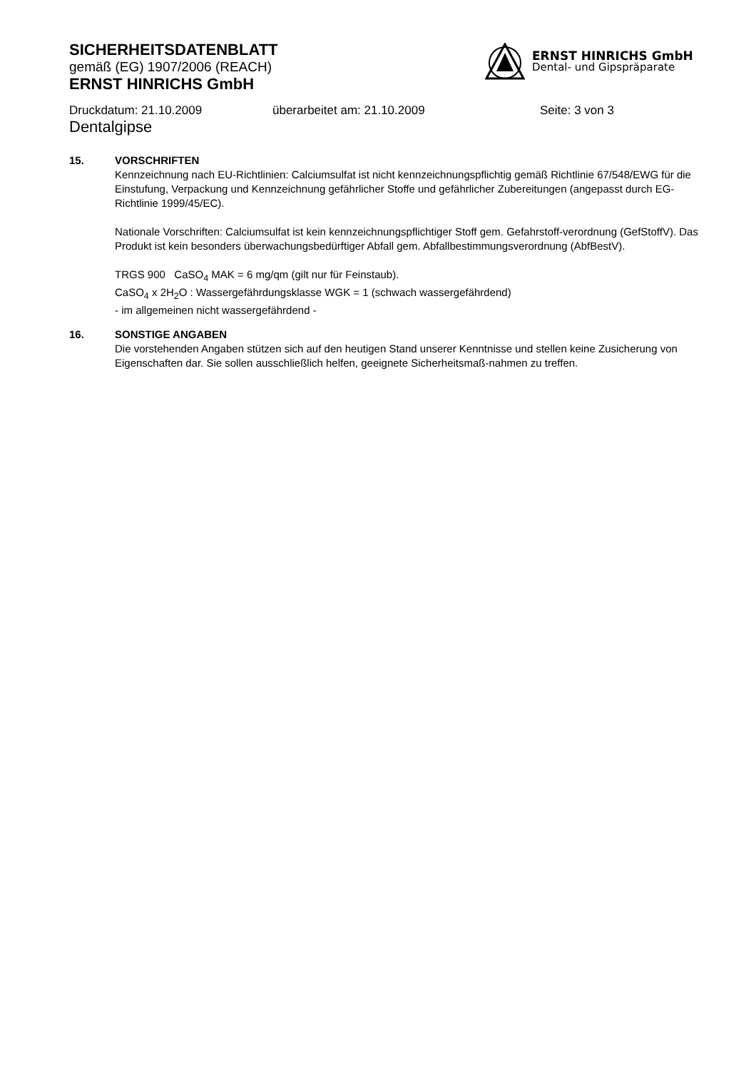SICHERHEITSDATENBLATT
gemäß (EG) 1907/2006 (REACH)
ERNST HINRICHS GmbH
ERNST HINRICHS GmbH
Dental- und Gipspräparate
Druckdatum: 21.10.2009 überarbeitet am: 21.10.2009 Seite: 3 von 3
Dentalgipse
15. VORSCHRIFTEN
Kennzeichnung nach EU-Richtlinien: Calciumsulfat ist nicht kennzeichnungspflichtig gemäß Richtlinie 67/548/EWG für die Einstufung, Verpackung und Kennzeichnung gefährlicher Stoffe und gefährlicher Zubereitungen (angepasst durch EG-Richtlinie 1999/45/EC).
Nationale Vorschriften: Calciumsulfat ist kein kennzeichnungspflichtiger Stoff gem. Gefahrstoff-verordnung (GefStoffV). Das Produkt ist kein besonders überwachungsbedürftiger Abfall gem. Abfallbestimmungsverordnung (AbfBestV).
TRGS 900 CaSO<sub>4</sub> MAK = 6 mg/qm (gilt nur für Feinstaub).
CaSO<sub>4</sub> x 2H<sub>2</sub>O : Wassergefährdungsklasse WGK = 1 (schwach wassergefährdend)
- im allgemeinen nicht wassergefährdend -
16. SONSTIGE ANGABEN
Die vorstehenden Angaben stützen sich auf den heutigen Stand unserer Kenntnisse und stellen keine Zusicherung von Eigenschaften dar. Sie sollen ausschließlich helfen, geeignete Sicherheitsmaß-nahmen zu treffen.